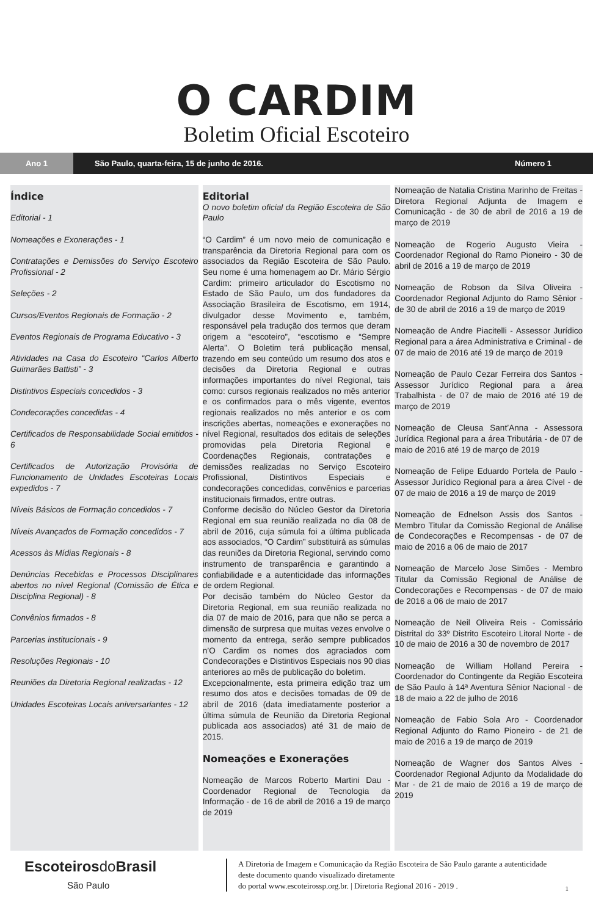O CARDIM
Boletim Oficial Escoteiro
Ano 1 São Paulo, quarta-feira, 15 de junho de 2016. Número 1
Índice
Editorial - 1
Nomeações e Exonerações - 1
Contratações e Demissões do Serviço Escoteiro Profissional - 2
Seleções - 2
Cursos/Eventos Regionais de Formação - 2
Eventos Regionais de Programa Educativo - 3
Atividades na Casa do Escoteiro “Carlos Alberto Guimarães Battisti” - 3
Distintivos Especiais concedidos - 3
Condecorações concedidas - 4
Certificados de Responsabilidade Social emitidos - 6
Certificados de Autorização Provisória de Funcionamento de Unidades Escoteiras Locais expedidos - 7
Níveis Básicos de Formação concedidos - 7
Níveis Avançados de Formação concedidos - 7
Acessos às Mídias Regionais - 8
Denúncias Recebidas e Processos Disciplinares abertos no nível Regional (Comissão de Ética e Disciplina Regional) - 8
Convênios firmados - 8
Parcerias institucionais - 9
Resoluções Regionais - 10
Reuniões da Diretoria Regional realizadas - 12
Unidades Escoteiras Locais aniversariantes - 12
Editorial
O novo boletim oficial da Região Escoteira de São Paulo
“O Cardim” é um novo meio de comunicação e transparência da Diretoria Regional para com os associados da Região Escoteira de São Paulo. Seu nome é uma homenagem ao Dr. Mário Sérgio Cardim: primeiro articulador do Escotismo no Estado de São Paulo, um dos fundadores da Associação Brasileira de Escotismo, em 1914, divulgador desse Movimento e, também, responsável pela tradução dos termos que deram origem a “escoteiro”, “escotismo e “Sempre Alerta”. O Boletim terá publicação mensal, trazendo em seu conteúdo um resumo dos atos e decisões da Diretoria Regional e outras informações importantes do nível Regional, tais como: cursos regionais realizados no mês anterior e os confirmados para o mês vigente, eventos regionais realizados no mês anterior e os com inscrições abertas, nomeações e exonerações no nível Regional, resultados dos editais de seleções promovidas pela Diretoria Regional e Coordenações Regionais, contratações e demissões realizadas no Serviço Escoteiro Profissional, Distintivos Especiais e condecorações concedidas, convênios e parcerias institucionais firmados, entre outras.
Conforme decisão do Núcleo Gestor da Diretoria Regional em sua reunião realizada no dia 08 de abril de 2016, cuja súmula foi a última publicada aos associados, “O Cardim” substituirá as súmulas das reuniões da Diretoria Regional, servindo como instrumento de transparência e garantindo a confiabilidade e a autenticidade das informações de ordem Regional.
Por decisão também do Núcleo Gestor da Diretoria Regional, em sua reunião realizada no dia 07 de maio de 2016, para que não se perca a dimensão de surpresa que muitas vezes envolve o momento da entrega, serão sempre publicados n’O Cardim os nomes dos agraciados com Condecorações e Distintivos Especiais nos 90 dias anteriores ao mês de publicação do boletim.
Excepcionalmente, esta primeira edição traz um resumo dos atos e decisões tomadas de 09 de abril de 2016 (data imediatamente posterior a última súmula de Reunião da Diretoria Regional publicada aos associados) até 31 de maio de 2015.
Nomeações e Exonerações
Nomeação de Marcos Roberto Martini Dau - Coordenador Regional de Tecnologia da Informação - de 16 de abril de 2016 a 19 de março de 2019
Nomeação de Natalia Cristina Marinho de Freitas - Diretora Regional Adjunta de Imagem e Comunicação - de 30 de abril de 2016 a 19 de março de 2019
Nomeação de Rogerio Augusto Vieira - Coordenador Regional do Ramo Pioneiro - 30 de abril de 2016 a 19 de março de 2019
Nomeação de Robson da Silva Oliveira - Coordenador Regional Adjunto do Ramo Sênior - de 30 de abril de 2016 a 19 de março de 2019
Nomeação de Andre Piacitelli - Assessor Jurídico Regional para a área Administrativa e Criminal - de 07 de maio de 2016 até 19 de março de 2019
Nomeação de Paulo Cezar Ferreira dos Santos - Assessor Jurídico Regional para a área Trabalhista - de 07 de maio de 2016 até 19 de março de 2019
Nomeação de Cleusa Sant’Anna - Assessora Jurídica Regional para a área Tributária - de 07 de maio de 2016 até 19 de março de 2019
Nomeação de Felipe Eduardo Portela de Paulo - Assessor Jurídico Regional para a área Cível - de 07 de maio de 2016 a 19 de março de 2019
Nomeação de Ednelson Assis dos Santos - Membro Titular da Comissão Regional de Análise de Condecorações e Recompensas - de 07 de maio de 2016 a 06 de maio de 2017
Nomeação de Marcelo Jose Simões - Membro Titular da Comissão Regional de Análise de Condecorações e Recompensas - de 07 de maio de 2016 a 06 de maio de 2017
Nomeação de Neil Oliveira Reis - Comissário Distrital do 33º Distrito Escoteiro Litoral Norte - de 10 de maio de 2016 a 30 de novembro de 2017
Nomeação de William Holland Pereira - Coordenador do Contingente da Região Escoteira de São Paulo à 14ª Aventura Sênior Nacional - de 18 de maio a 22 de julho de 2016
Nomeação de Fabio Sola Aro - Coordenador Regional Adjunto do Ramo Pioneiro - de 21 de maio de 2016 a 19 de março de 2019
Nomeação de Wagner dos Santos Alves - Coordenador Regional Adjunto da Modalidade do Mar - de 21 de maio de 2016 a 19 de março de 2019
EscoteirosdoBrasil
São Paulo
A Diretoria de Imagem e Comunicação da Região Escoteira de São Paulo garante a autenticidade deste documento quando visualizado diretamente
do portal www.escoteirossp.org.br. | Diretoria Regional 2016 - 2019 .
1